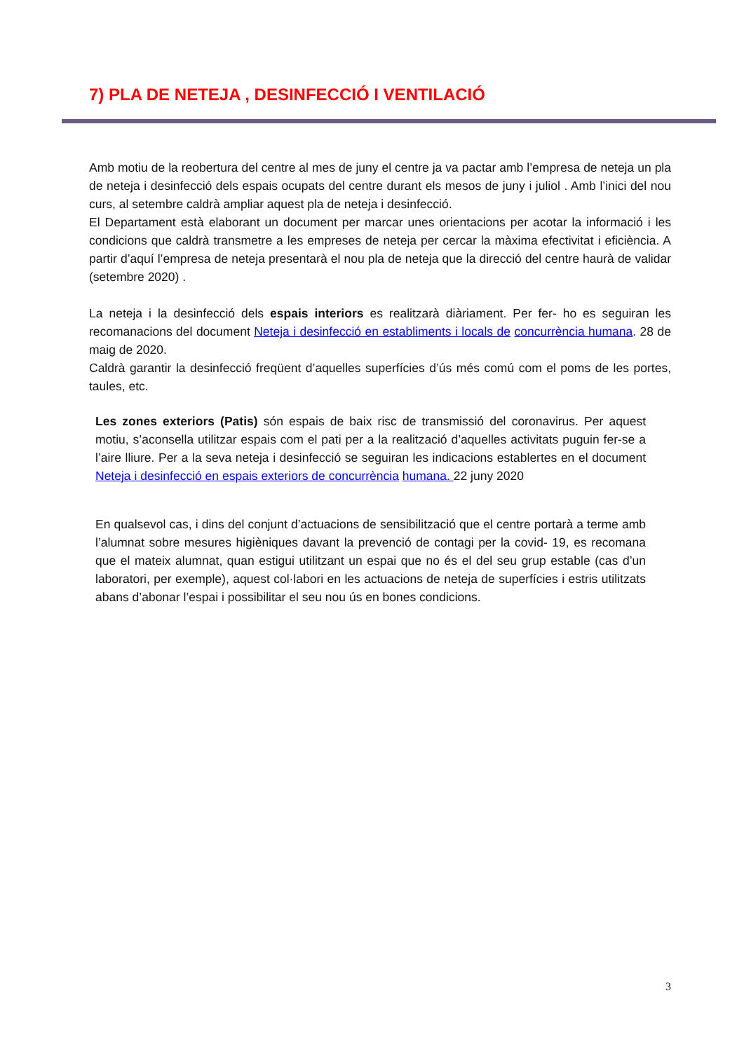7) PLA DE NETEJA , DESINFECCIÓ I VENTILACIÓ
Amb motiu de la reobertura del centre al mes de juny el centre ja va pactar amb l’empresa de neteja un pla de neteja i desinfecció dels espais ocupats del centre durant els mesos de juny i juliol . Amb l’inici del nou curs, al setembre caldrà ampliar aquest pla de neteja i desinfecció.
El Departament està elaborant un document per marcar unes orientacions per acotar la informació i les condicions que caldrà transmetre a les empreses de neteja per cercar la màxima efectivitat i eficiència. A partir d’aquí l’empresa de neteja presentarà el nou pla de neteja que la direcció del centre haurà de validar (setembre 2020) .
La neteja i la desinfecció dels espais interiors es realitzarà diàriament. Per fer- ho es seguiran les recomanacions del document Neteja i desinfecció en establiments i locals de concurrència humana. 28 de maig de 2020.
Caldrà garantir la desinfecció freqüent d’aquelles superfícies d’ús més comú com el poms de les portes, taules, etc.
Les zones exteriors (Patis) són espais de baix risc de transmissió del coronavirus. Per aquest motiu, s’aconsella utilitzar espais com el pati per a la realització d’aquelles activitats puguin fer-se a l’aire lliure. Per a la seva neteja i desinfecció se seguiran les indicacions establertes en el document Neteja i desinfecció en espais exteriors de concurrència humana. 22 juny 2020
En qualsevol cas, i dins del conjunt d’actuacions de sensibilització que el centre portarà a terme amb l’alumnat sobre mesures higièniques davant la prevenció de contagi per la covid- 19, es recomana que el mateix alumnat, quan estigui utilitzant un espai que no és el del seu grup estable (cas d’un laboratori, per exemple), aquest col·labori en les actuacions de neteja de superfícies i estris utilitzats abans d’abonar l’espai i possibilitar el seu nou ús en bones condicions.
3